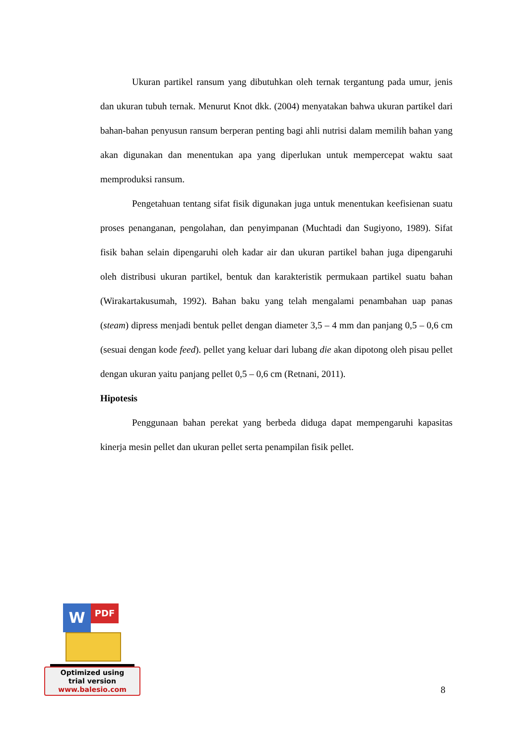Ukuran partikel ransum yang dibutuhkan oleh ternak tergantung pada umur, jenis dan ukuran tubuh ternak. Menurut Knot dkk. (2004) menyatakan bahwa ukuran partikel dari bahan-bahan penyusun ransum berperan penting bagi ahli nutrisi dalam memilih bahan yang akan digunakan dan menentukan apa yang diperlukan untuk mempercepat waktu saat memproduksi ransum.
Pengetahuan tentang sifat fisik digunakan juga untuk menentukan keefisienan suatu proses penanganan, pengolahan, dan penyimpanan (Muchtadi dan Sugiyono, 1989). Sifat fisik bahan selain dipengaruhi oleh kadar air dan ukuran partikel bahan juga dipengaruhi oleh distribusi ukuran partikel, bentuk dan karakteristik permukaan partikel suatu bahan (Wirakartakusumah, 1992). Bahan baku yang telah mengalami penambahan uap panas (steam) dipress menjadi bentuk pellet dengan diameter 3,5 – 4 mm dan panjang 0,5 – 0,6 cm (sesuai dengan kode feed). pellet yang keluar dari lubang die akan dipotong oleh pisau pellet dengan ukuran yaitu panjang pellet 0,5 – 0,6 cm (Retnani, 2011).
Hipotesis
Penggunaan bahan perekat yang berbeda diduga dapat mempengaruhi kapasitas kinerja mesin pellet dan ukuran pellet serta penampilan fisik pellet.
W PDF
Optimized using
trial version
www.balesio.com
8